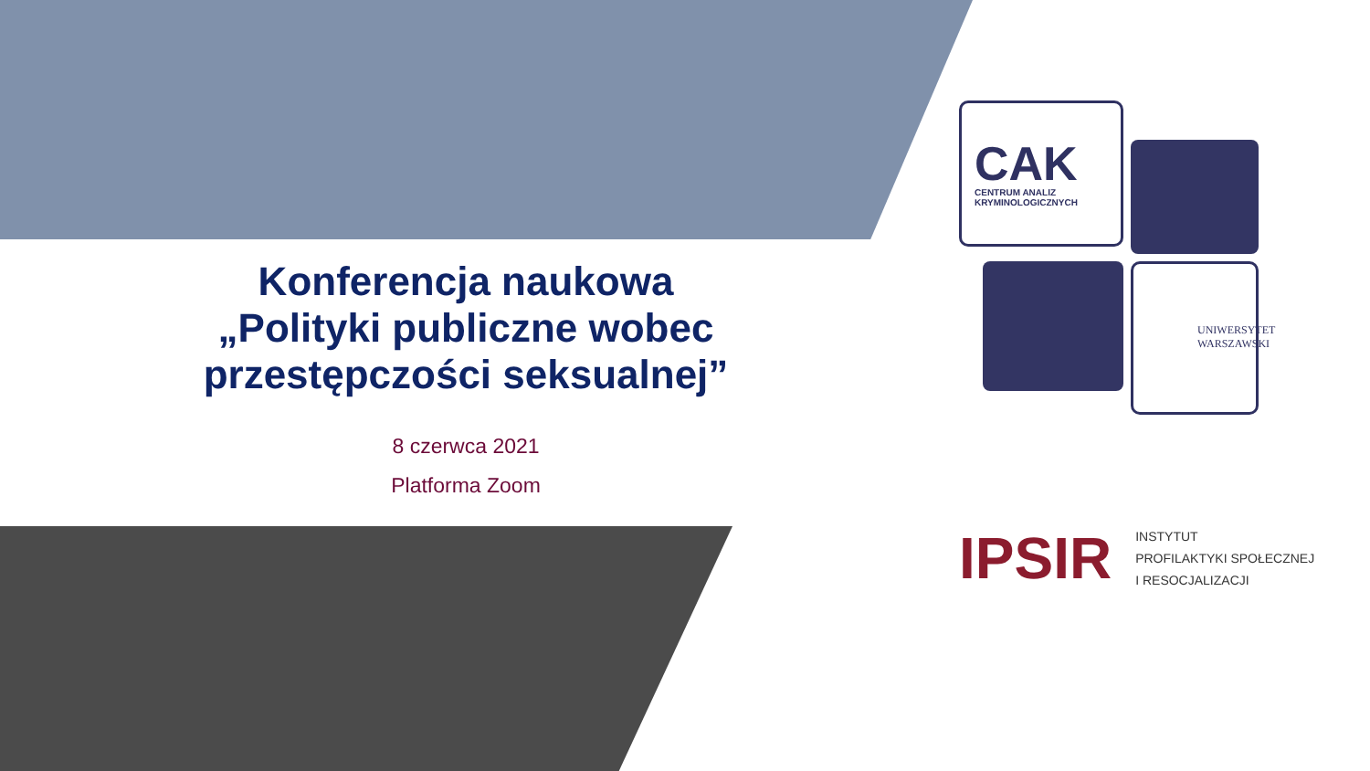Konferencja naukowa
„Polityki publiczne wobec przestępczości seksualnej”
8 czerwca 2021
Platforma Zoom
CAK
CENTRUM ANALIZ
KRYMINOLOGICZNYCH
UNIWERSYTET
WARSZAWSKI
IPSIR
INSTYTUT
PROFILAKTYKI SPOŁECZNEJ
I RESOCJALIZACJI